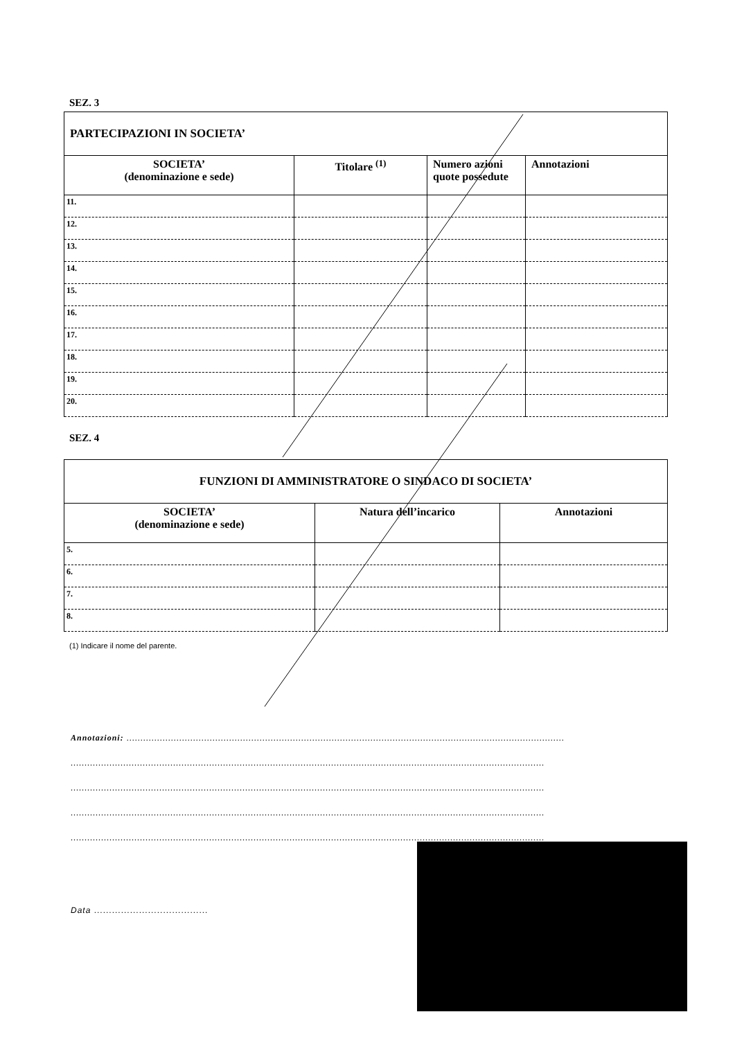SEZ. 3
| PARTECIPAZIONI IN SOCIETA’ | | | |
| SOCIETA’ (denominazione e sede) | Titolare <sup>(1)</sup> | Numero azioni quote possedute | Annotazioni |
| 11. | | | |
| 12. | | | |
| 13. | | | |
| 14. | | | |
| 15. | | | |
| 16. | | | |
| 17. | | | |
| 18. | | | |
| 19. | | | |
| 20. | | | |
SEZ. 4
| FUNZIONI DI AMMINISTRATORE O SINDACO DI SOCIETA’ | | |
| SOCIETA’ (denominazione e sede) | Natura dell’incarico | Annotazioni |
| 5. | | |
| 6. | | |
| 7. | | |
| 8. | | |
(1) Indicare il nome del parente.
Annotazioni: ..............................................................................................................................................................
...........................................................................................................................................................................
...........................................................................................................................................................................
...........................................................................................................................................................................
...........................................................................................................................................................................
Data ......................................